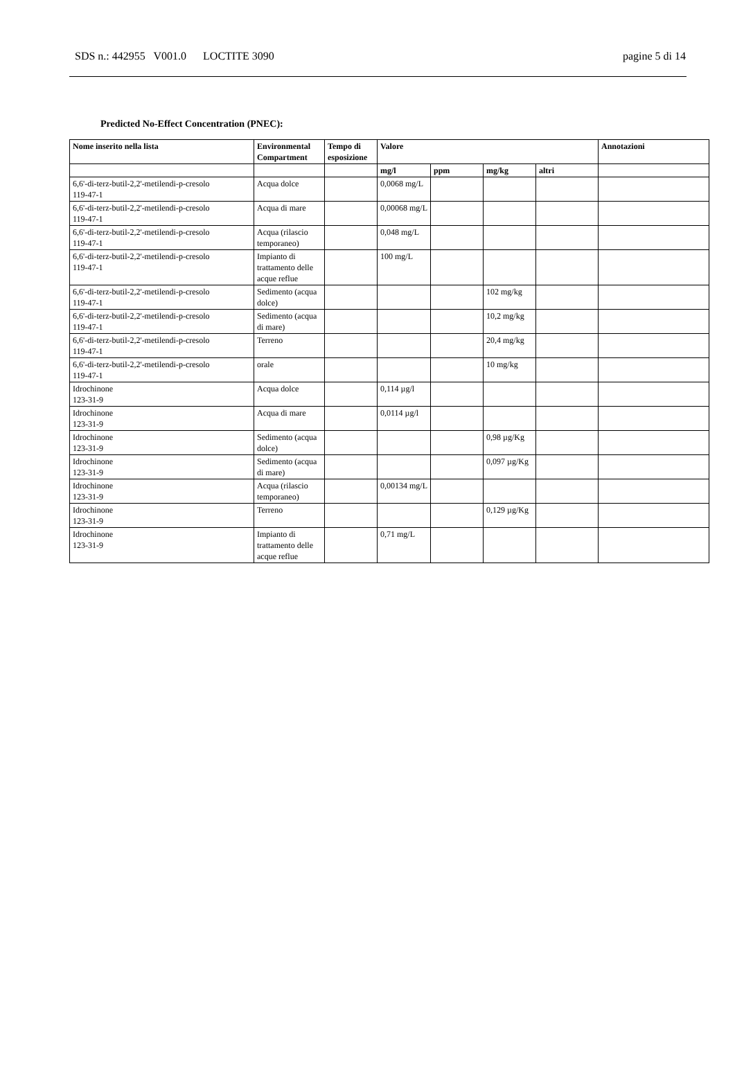SDS n.: 442955 V001.0 LOCTITE 3090 pagine 5 di 14
Predicted No-Effect Concentration (PNEC):
| Nome inserito nella lista | Environmental Compartment | Tempo di esposizione | Valore | | | | Annotazioni |
| --- | --- | --- | --- | --- | --- | --- | --- |
| | | | mg/l | ppm | mg/kg | altri | |
| 6,6'-di-terz-butil-2,2'-metilendi-p-cresolo 119-47-1 | Acqua dolce | | 0,0068 mg/L | | | | |
| 6,6'-di-terz-butil-2,2'-metilendi-p-cresolo 119-47-1 | Acqua di mare | | 0,00068 mg/L | | | | |
| 6,6'-di-terz-butil-2,2'-metilendi-p-cresolo 119-47-1 | Acqua (rilascio temporaneo) | | 0,048 mg/L | | | | |
| 6,6'-di-terz-butil-2,2'-metilendi-p-cresolo 119-47-1 | Impianto di trattamento delle acque reflue | | 100 mg/L | | | | |
| 6,6'-di-terz-butil-2,2'-metilendi-p-cresolo 119-47-1 | Sedimento (acqua dolce) | | | | 102 mg/kg | | |
| 6,6'-di-terz-butil-2,2'-metilendi-p-cresolo 119-47-1 | Sedimento (acqua di mare) | | | | 10,2 mg/kg | | |
| 6,6'-di-terz-butil-2,2'-metilendi-p-cresolo 119-47-1 | Terreno | | | | 20,4 mg/kg | | |
| 6,6'-di-terz-butil-2,2'-metilendi-p-cresolo 119-47-1 | orale | | | | 10 mg/kg | | |
| Idrochinone 123-31-9 | Acqua dolce | | 0,114 µg/l | | | | |
| Idrochinone 123-31-9 | Acqua di mare | | 0,0114 µg/l | | | | |
| Idrochinone 123-31-9 | Sedimento (acqua dolce) | | | | 0,98 µg/Kg | | |
| Idrochinone 123-31-9 | Sedimento (acqua di mare) | | | | 0,097 µg/Kg | | |
| Idrochinone 123-31-9 | Acqua (rilascio temporaneo) | | 0,00134 mg/L | | | | |
| Idrochinone 123-31-9 | Terreno | | | | 0,129 µg/Kg | | |
| Idrochinone 123-31-9 | Impianto di trattamento delle acque reflue | | 0,71 mg/L | | | | |